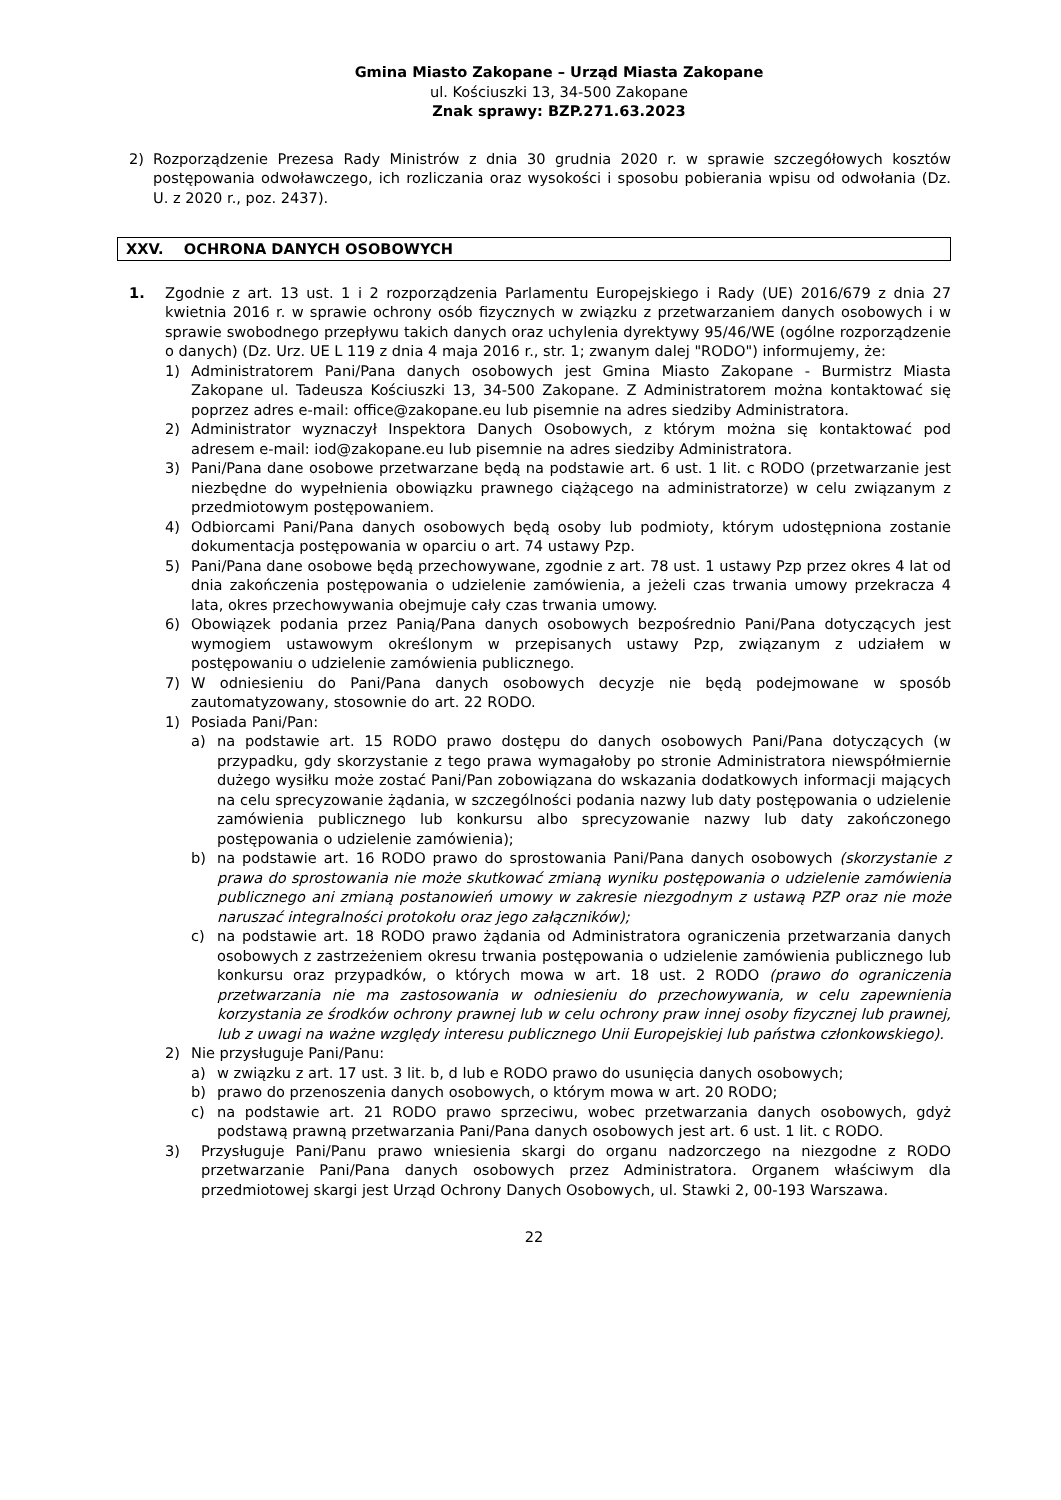Gmina Miasto Zakopane – Urząd Miasta Zakopane
ul. Kościuszki 13, 34-500 Zakopane
Znak sprawy: BZP.271.63.2023
2) Rozporządzenie Prezesa Rady Ministrów z dnia 30 grudnia 2020 r. w sprawie szczegółowych kosztów postępowania odwoławczego, ich rozliczania oraz wysokości i sposobu pobierania wpisu od odwołania (Dz. U. z 2020 r., poz. 2437).
XXV. OCHRONA DANYCH OSOBOWYCH
1. Zgodnie z art. 13 ust. 1 i 2 rozporządzenia Parlamentu Europejskiego i Rady (UE) 2016/679 z dnia 27 kwietnia 2016 r. w sprawie ochrony osób fizycznych w związku z przetwarzaniem danych osobowych i w sprawie swobodnego przepływu takich danych oraz uchylenia dyrektywy 95/46/WE (ogólne rozporządzenie o danych) (Dz. Urz. UE L 119 z dnia 4 maja 2016 r., str. 1; zwanym dalej "RODO") informujemy, że:
1) Administratorem Pani/Pana danych osobowych jest Gmina Miasto Zakopane - Burmistrz Miasta Zakopane ul. Tadeusza Kościuszki 13, 34-500 Zakopane. Z Administratorem można kontaktować się poprzez adres e-mail: office@zakopane.eu lub pisemnie na adres siedziby Administratora.
2) Administrator wyznaczył Inspektora Danych Osobowych, z którym można się kontaktować pod adresem e-mail: iod@zakopane.eu lub pisemnie na adres siedziby Administratora.
3) Pani/Pana dane osobowe przetwarzane będą na podstawie art. 6 ust. 1 lit. c RODO (przetwarzanie jest niezbędne do wypełnienia obowiązku prawnego ciążącego na administratorze) w celu związanym z przedmiotowym postępowaniem.
4) Odbiorcami Pani/Pana danych osobowych będą osoby lub podmioty, którym udostępniona zostanie dokumentacja postępowania w oparciu o art. 74 ustawy Pzp.
5) Pani/Pana dane osobowe będą przechowywane, zgodnie z art. 78 ust. 1 ustawy Pzp przez okres 4 lat od dnia zakończenia postępowania o udzielenie zamówienia, a jeżeli czas trwania umowy przekracza 4 lata, okres przechowywania obejmuje cały czas trwania umowy.
6) Obowiązek podania przez Panią/Pana danych osobowych bezpośrednio Pani/Pana dotyczących jest wymogiem ustawowym określonym w przepisanych ustawy Pzp, związanym z udziałem w postępowaniu o udzielenie zamówienia publicznego.
7) W odniesieniu do Pani/Pana danych osobowych decyzje nie będą podejmowane w sposób zautomatyzowany, stosownie do art. 22 RODO.
1) Posiada Pani/Pan:
a) na podstawie art. 15 RODO prawo dostępu do danych osobowych Pani/Pana dotyczących (w przypadku, gdy skorzystanie z tego prawa wymagałoby po stronie Administratora niewspółmiernie dużego wysiłku może zostać Pani/Pan zobowiązana do wskazania dodatkowych informacji mających na celu sprecyzowanie żądania, w szczególności podania nazwy lub daty postępowania o udzielenie zamówienia publicznego lub konkursu albo sprecyzowanie nazwy lub daty zakończonego postępowania o udzielenie zamówienia);
b) na podstawie art. 16 RODO prawo do sprostowania Pani/Pana danych osobowych (skorzystanie z prawa do sprostowania nie może skutkować zmianą wyniku postępowania o udzielenie zamówienia publicznego ani zmianą postanowień umowy w zakresie niezgodnym z ustawą PZP oraz nie może naruszać integralności protokołu oraz jego załączników);
c) na podstawie art. 18 RODO prawo żądania od Administratora ograniczenia przetwarzania danych osobowych z zastrzeżeniem okresu trwania postępowania o udzielenie zamówienia publicznego lub konkursu oraz przypadków, o których mowa w art. 18 ust. 2 RODO (prawo do ograniczenia przetwarzania nie ma zastosowania w odniesieniu do przechowywania, w celu zapewnienia korzystania ze środków ochrony prawnej lub w celu ochrony praw innej osoby fizycznej lub prawnej, lub z uwagi na ważne względy interesu publicznego Unii Europejskiej lub państwa członkowskiego).
2) Nie przysługuje Pani/Panu:
a) w związku z art. 17 ust. 3 lit. b, d lub e RODO prawo do usunięcia danych osobowych;
b) prawo do przenoszenia danych osobowych, o którym mowa w art. 20 RODO;
c) na podstawie art. 21 RODO prawo sprzeciwu, wobec przetwarzania danych osobowych, gdyż podstawą prawną przetwarzania Pani/Pana danych osobowych jest art. 6 ust. 1 lit. c RODO.
3) Przysługuje Pani/Panu prawo wniesienia skargi do organu nadzorczego na niezgodne z RODO przetwarzanie Pani/Pana danych osobowych przez Administratora. Organem właściwym dla przedmiotowej skargi jest Urząd Ochrony Danych Osobowych, ul. Stawki 2, 00-193 Warszawa.
22